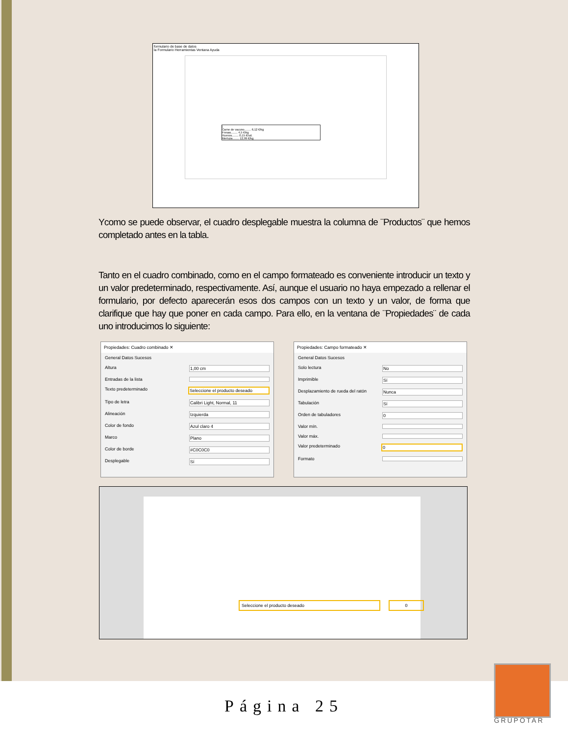formulario de base de datos
la Formulario Herramientas Ventana Ayuda
|
Carne de vacuno........ 6,12 €/kg
Fresas........ 4,5 €/kg
Huevos........ 0,15 €/ud.
Merluza........ 12,99 €/kg
Ycomo se puede observar, el cuadro desplegable muestra la columna de ¨Productos¨ que hemos completado antes en la tabla.
Tanto en el cuadro combinado, como en el campo formateado es conveniente introducir un texto y un valor predeterminado, respectivamente. Así, aunque el usuario no haya empezado a rellenar el formulario, por defecto aparecerán esos dos campos con un texto y un valor, de forma que clarifique que hay que poner en cada campo. Para ello, en la ventana de ¨Propiedades¨ de cada uno introducimos lo siguiente:
Propiedades: Cuadro combinado ✕
General Datos Sucesos
Altura 1,00 cm
Entradas de la lista
Texto predeterminado Seleccione el producto deseado
Tipo de letra Calibri Light, Normal, 11
Alineación Izquierda
Color de fondo Azul claro 4
Marco Plano
Color de borde #C0C0C0
Desplegable Sí
Propiedades: Campo formateado ✕
General Datos Sucesos
Solo lectura No
Imprimible Sí
Desplazamiento de rueda del ratón Nunca
Tabulación Sí
Orden de tabuladores 0
Valor mín.
Valor máx.
Valor predeterminado 0
Formato
Seleccione el producto deseado 0
Página 25
GRUPOTAR